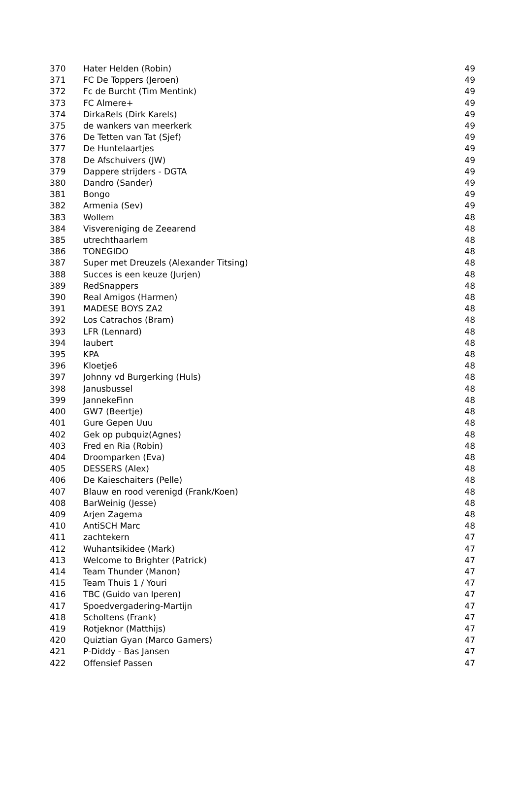| 370 | Hater Helden (Robin) | 49 |
| 371 | FC De Toppers (Jeroen) | 49 |
| 372 | Fc de Burcht (Tim Mentink) | 49 |
| 373 | FC Almere+ | 49 |
| 374 | DirkaRels (Dirk Karels) | 49 |
| 375 | de wankers van meerkerk | 49 |
| 376 | De Tetten van Tat (Sjef) | 49 |
| 377 | De Huntelaartjes | 49 |
| 378 | De Afschuivers (JW) | 49 |
| 379 | Dappere strijders - DGTA | 49 |
| 380 | Dandro (Sander) | 49 |
| 381 | Bongo | 49 |
| 382 | Armenia (Sev) | 49 |
| 383 | Wollem | 48 |
| 384 | Visvereniging de Zeearend | 48 |
| 385 | utrechthaarlem | 48 |
| 386 | TONEGIDO | 48 |
| 387 | Super met Dreuzels (Alexander Titsing) | 48 |
| 388 | Succes is een keuze (Jurjen) | 48 |
| 389 | RedSnappers | 48 |
| 390 | Real Amigos (Harmen) | 48 |
| 391 | MADESE BOYS ZA2 | 48 |
| 392 | Los Catrachos (Bram) | 48 |
| 393 | LFR (Lennard) | 48 |
| 394 | laubert | 48 |
| 395 | KPA | 48 |
| 396 | Kloetje6 | 48 |
| 397 | Johnny vd Burgerking (Huls) | 48 |
| 398 | Janusbussel | 48 |
| 399 | JannekeFinn | 48 |
| 400 | GW7 (Beertje) | 48 |
| 401 | Gure Gepen Uuu | 48 |
| 402 | Gek op pubquiz(Agnes) | 48 |
| 403 | Fred en Ria (Robin) | 48 |
| 404 | Droomparken (Eva) | 48 |
| 405 | DESSERS (Alex) | 48 |
| 406 | De Kaieschaiters (Pelle) | 48 |
| 407 | Blauw en rood verenigd (Frank/Koen) | 48 |
| 408 | BarWeinig (Jesse) | 48 |
| 409 | Arjen Zagema | 48 |
| 410 | AntiSCH Marc | 48 |
| 411 | zachtekern | 47 |
| 412 | Wuhantsikidee (Mark) | 47 |
| 413 | Welcome to Brighter (Patrick) | 47 |
| 414 | Team Thunder (Manon) | 47 |
| 415 | Team Thuis 1 / Youri | 47 |
| 416 | TBC (Guido van Iperen) | 47 |
| 417 | Spoedvergadering-Martijn | 47 |
| 418 | Scholtens (Frank) | 47 |
| 419 | Rotjeknor (Matthijs) | 47 |
| 420 | Quiztian Gyan (Marco Gamers) | 47 |
| 421 | P-Diddy - Bas Jansen | 47 |
| 422 | Offensief Passen | 47 |